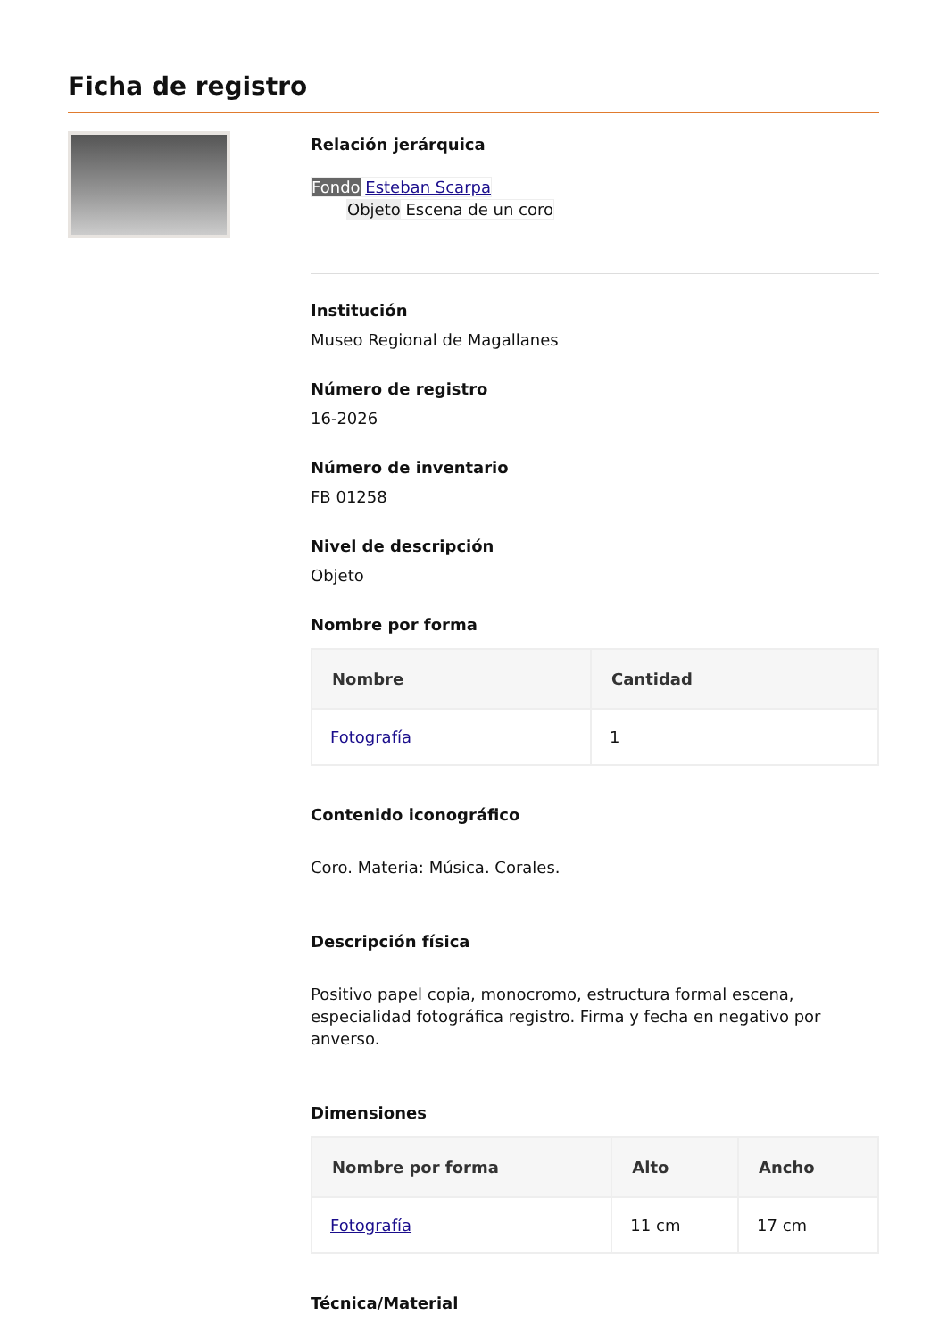Ficha de registro
Relación jerárquica
Fondo Esteban Scarpa
Objeto Escena de un coro
Institución
Museo Regional de Magallanes
Número de registro
16-2026
Número de inventario
FB 01258
Nivel de descripción
Objeto
Nombre por forma
| Nombre | Cantidad |
| --- | --- |
| Fotografía | 1 |
Contenido iconográfico
Coro. Materia: Música. Corales.
Descripción física
Positivo papel copia, monocromo, estructura formal escena, especialidad fotográfica registro. Firma y fecha en negativo por anverso.
Dimensiones
| Nombre por forma | Alto | Ancho |
| --- | --- | --- |
| Fotografía | 11 cm | 17 cm |
Técnica/Material